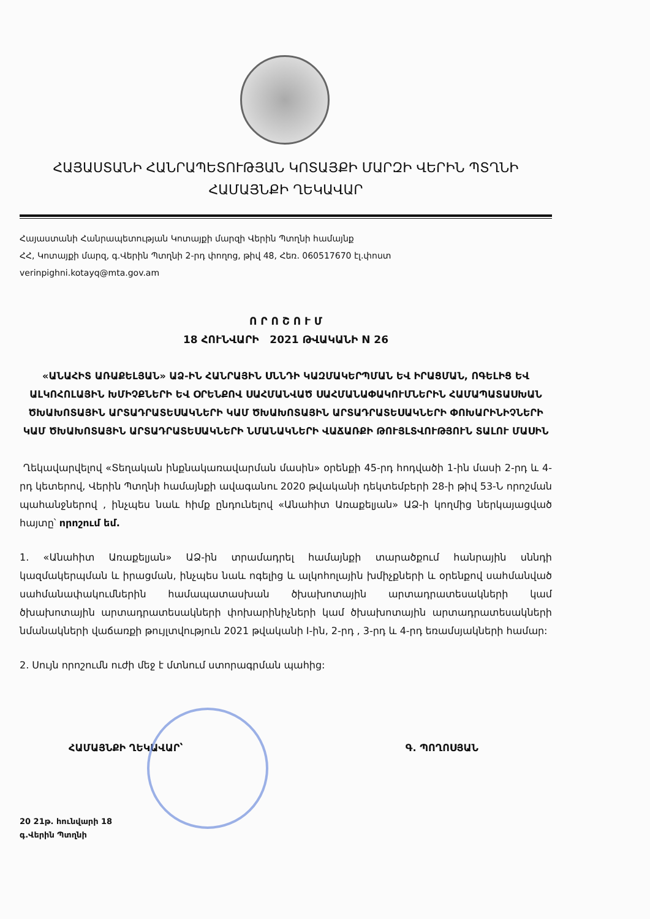ՀԱՅԱՍՏԱՆԻ ՀԱՆՐԱՊԵՏՈՒԹՅԱՆ ԿՈՏԱՅՔԻ ՄԱՐԶԻ ՎԵՐԻՆ ՊՏՂՆԻ
ՀԱՄԱՅՆՔԻ ՂԵԿԱՎԱՐ
Հայաստանի Հանրապետության Կոտայքի մարզի Վերին Պտղնի համայնք
ՀՀ, Կոտայքի մարզ, գ.Վերին Պտղնի 2-րդ փողոց, թիվ 48, Հեռ. 060517670 էլ.փոստ
verinpighni.kotayq@mta.gov.am
Ո Ր Ո Շ Ո Ւ Մ
18 ՀՈՒՆՎԱՐԻ 2021 ԹՎԱԿԱՆԻ N 26
«ԱՆԱՀԻՏ ԱՌԱՔԵԼՅԱՆ» ԱՁ-ԻՆ ՀԱՆՐԱՅԻՆ ՍՆՆԴԻ ԿԱԶՄԱԿԵՐՊՄԱՆ ԵՎ ԻՐԱՑՄԱՆ, ՈԳԵԼԻՑ ԵՎ ԱԼԿՈՀՈԼԱՅԻՆ ԽՄԻՉՔՆԵՐԻ ԵՎ ՕՐԵՆՔՈՎ ՍԱՀՄԱՆՎԱԾ ՍԱՀՄԱՆԱՓԱԿՈՒՄՆԵՐԻՆ ՀԱՄԱՊԱՏԱՍԽԱՆ ԾԽԱԽՈՏԱՅԻՆ ԱՐՏԱԴՐԱՏԵՍԱԿՆԵՐԻ ԿԱՄ ԾԽԱԽՈՏԱՅԻՆ ԱՐՏԱԴՐԱՏԵՍԱԿՆԵՐԻ ՓՈԽԱՐԻՆԻՉՆԵՐԻ ԿԱՄ ԾԽԱԽՈՏԱՅԻՆ ԱՐՏԱԴՐԱՏԵՍԱԿՆԵՐԻ ՆՄԱՆԱԿՆԵՐԻ ՎԱՃԱՌՔԻ ԹՈՒՅԼՏՎՈՒԹՅՈՒՆ ՏԱԼՈՒ ՄԱՍԻՆ
Ղեկավարվելով «Տեղական ինքնակառավարման մասին» օրենքի 45-րդ հոդվածի 1-ին մասի 2-րդ և 4-րդ կետերով, Վերին Պտղնի համայնքի ավագանու 2020 թվականի դեկտեմբերի 28-ի թիվ 53-Ն որոշման պահանջներով , ինչպես նաև հիմք ընդունելով «Անահիտ Առաքելյան» ԱՁ-ի կողմից ներկայացված հայտը՝ որոշում եմ.
1. «Անահիտ Առաքելյան» ԱՁ-ին տրամադրել համայնքի տարածքում հանրային սննդի կազմակերպման և իրացման, ինչպես նաև ոգելից և ալկոհոլային խմիչքների և օրենքով սահմանված սահմանափակումներին համապատասխան ծխախոտային արտադրատեսակների կամ ծխախոտային արտադրատեսակների փոխարինիչների կամ ծխախոտային արտադրատեսակների նմանակների վաճառքի թույլտվություն 2021 թվականի I-ին, 2-րդ , 3-րդ և 4-րդ եռամսյակների համար:
2. Սույն որոշումն ուժի մեջ է մտնում ստորագրման պահից:
ՀԱՄԱՅՆՔԻ ՂԵԿԱՎԱՐ՝ Գ. ՊՈՂՈՍՅԱՆ
20 21թ. հունվարի 18
գ.Վերին Պտղնի